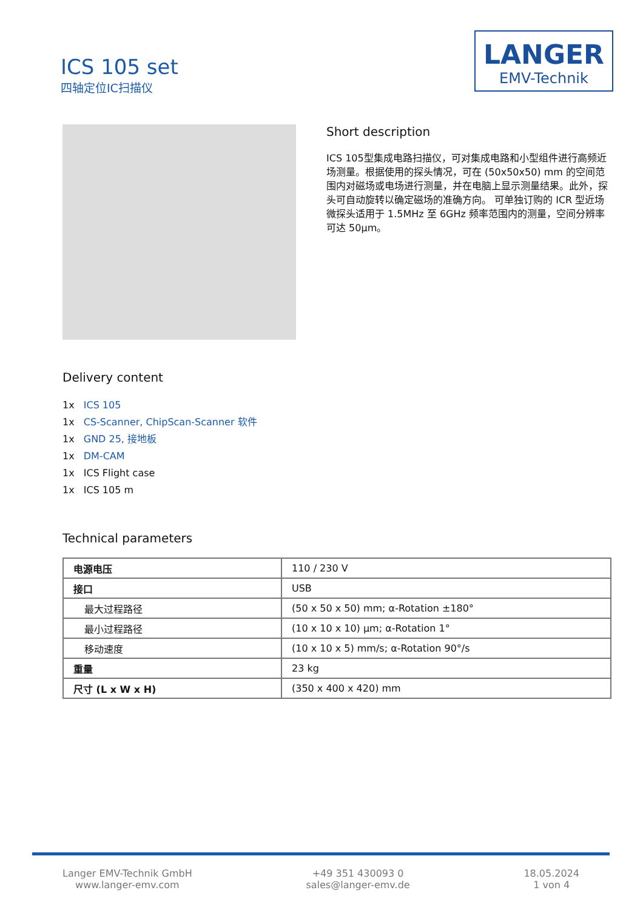ICS 105 set
四轴定位IC扫描仪
LANGER
EMV-Technik
Short description
ICS 105型集成电路扫描仪，可对集成电路和小型组件进行高频近场测量。根据使用的探头情况，可在 (50x50x50) mm 的空间范围内对磁场或电场进行测量，并在电脑上显示测量结果。此外，探头可自动旋转以确定磁场的准确方向。 可单独订购的 ICR 型近场微探头适用于 1.5MHz 至 6GHz 频率范围内的测量，空间分辨率可达 50μm。
Delivery content
1x ICS 105
1x CS-Scanner, ChipScan-Scanner 软件
1x GND 25, 接地板
1x DM-CAM
1x ICS Flight case
1x ICS 105 m
Technical parameters
| 电源电压 | 110 / 230 V |
| 接口 | USB |
| 最大过程路径 | (50 x 50 x 50) mm; α-Rotation ±180° |
| 最小过程路径 | (10 x 10 x 10) µm; α-Rotation 1° |
| 移动速度 | (10 x 10 x 5) mm/s; α-Rotation 90°/s |
| 重量 | 23 kg |
| 尺寸 (L x W x H) | (350 x 400 x 420) mm |
Langer EMV-Technik GmbH
www.langer-emv.com
+49 351 430093 0
sales@langer-emv.de
18.05.2024
1 von 4